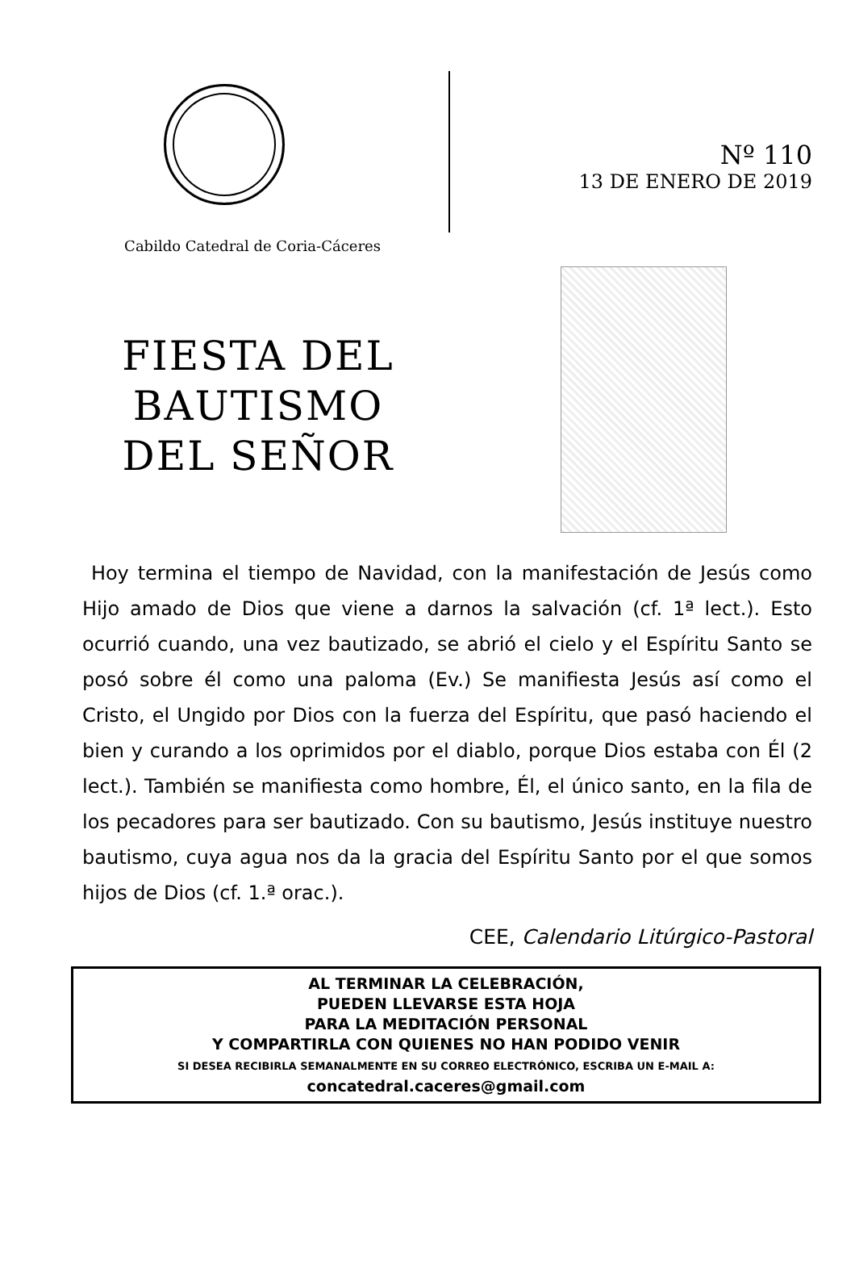Cabildo Catedral de Coria-Cáceres
Nº 110
13 DE ENERO DE 2019
FIESTA DEL
BAUTISMO
DEL SEÑOR
Hoy termina el tiempo de Navidad, con la manifestación de Jesús como Hijo amado de Dios que viene a darnos la salvación (cf. 1ª lect.). Esto ocurrió cuando, una vez bautizado, se abrió el cielo y el Espíritu Santo se posó sobre él como una paloma (Ev.) Se manifiesta Jesús así como el Cristo, el Ungido por Dios con la fuerza del Espíritu, que pasó haciendo el bien y curando a los oprimidos por el diablo, porque Dios estaba con Él (2 lect.). También se manifiesta como hombre, Él, el único santo, en la fila de los pecadores para ser bautizado. Con su bautismo, Jesús instituye nuestro bautismo, cuya agua nos da la gracia del Espíritu Santo por el que somos hijos de Dios (cf. 1.ª orac.).
CEE, Calendario Litúrgico-Pastoral
AL TERMINAR LA CELEBRACIÓN,
PUEDEN LLEVARSE ESTA HOJA
PARA LA MEDITACIÓN PERSONAL
Y COMPARTIRLA CON QUIENES NO HAN PODIDO VENIR
SI DESEA RECIBIRLA SEMANALMENTE EN SU CORREO ELECTRÓNICO, ESCRIBA UN E-MAIL A:
concatedral.caceres@gmail.com